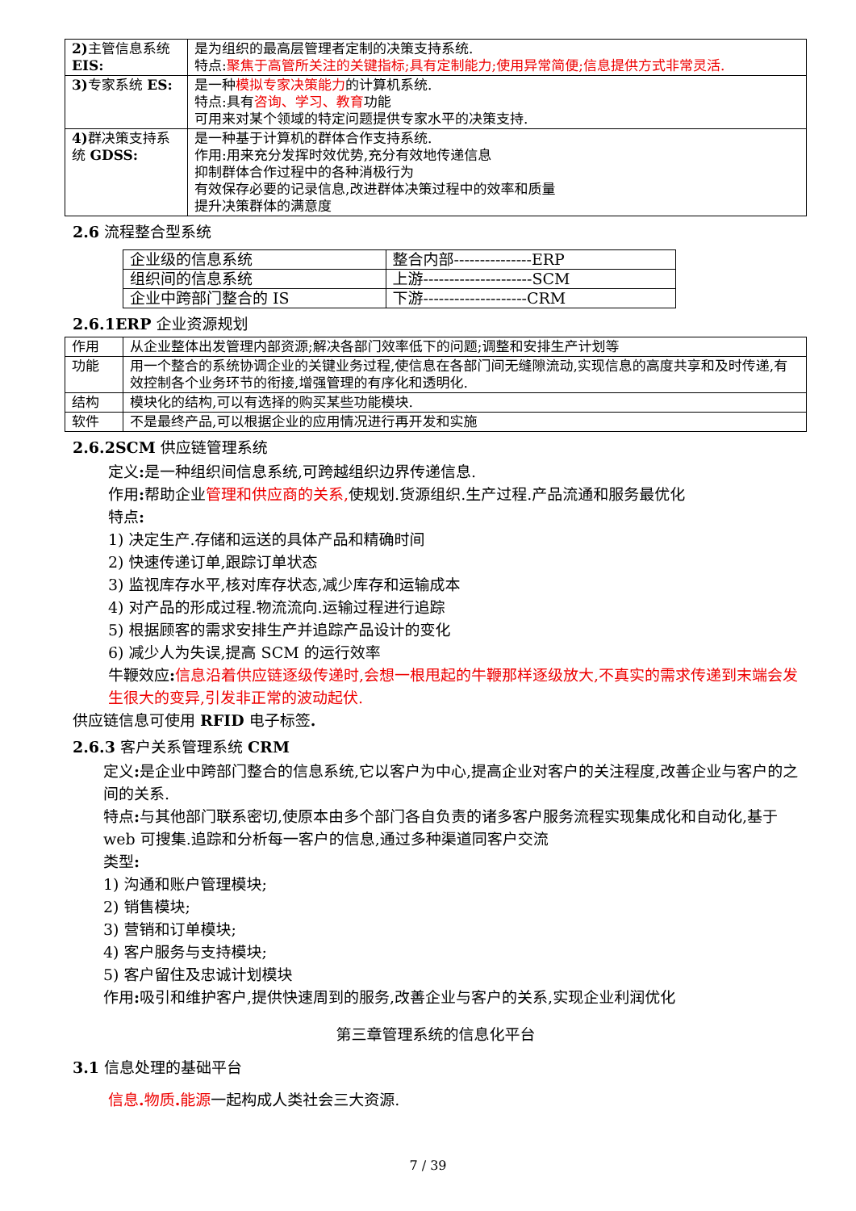| 2) 主管信息系统 EIS: | 是为组织的最高层管理者定制的决策支持系统. 特点: 聚焦于高管所关注的关键指标;具有定制能力;使用异常简便;信息提供方式非常灵活. |
| 3) 专家系统 ES: | 是一种 模拟专家决策能力 的计算机系统. 特点:具有 咨询、学习、教育 功能 可用来对某个领域的特定问题提供专家水平的决策支持. |
| 4) 群决策支持系统 GDSS: | 是一种基于计算机的群体合作支持系统. 作用:用来充分发挥时效优势,充分有效地传递信息 抑制群体合作过程中的各种消极行为 有效保存必要的记录信息,改进群体决策过程中的效率和质量 提升决策群体的满意度 |
2.6 流程整合型系统
| 企业级的信息系统 | 整合内部---------------ERP |
| 组织间的信息系统 | 上游---------------------SCM |
| 企业中跨部门整合的 IS | 下游--------------------CRM |
2.6.1ERP 企业资源规划
| 作用 | 从企业整体出发管理内部资源;解决各部门效率低下的问题;调整和安排生产计划等 |
| 功能 | 用一个整合的系统协调企业的关键业务过程,使信息在各部门间无缝隙流动,实现信息的高度共享和及时传递,有效控制各个业务环节的衔接,增强管理的有序化和透明化. |
| 结构 | 模块化的结构,可以有选择的购买某些功能模块. |
| 软件 | 不是最终产品,可以根据企业的应用情况进行再开发和实施 |
2.6.2SCM 供应链管理系统
定义: 是一种组织间信息系统,可跨越组织边界传递信息.
作用: 帮助企业管理和供应商的关系, 使规划.货源组织.生产过程.产品流通和服务最优化
特点:
1) 决定生产.存储和运送的具体产品和精确时间
2) 快速传递订单,跟踪订单状态
3) 监视库存水平,核对库存状态,减少库存和运输成本
4) 对产品的形成过程.物流流向.运输过程进行追踪
5) 根据顾客的需求安排生产并追踪产品设计的变化
6) 减少人为失误,提高 SCM 的运行效率
牛鞭效应: 信息沿着供应链逐级传递时,会想一根甩起的牛鞭那样逐级放大,不真实的需求传递到末端会发生很大的变异,引发非正常的波动起伏.
供应链信息可使用 RFID 电子标签.
2.6.3 客户关系管理系统 CRM
定义: 是企业中跨部门整合的信息系统,它以客户为中心,提高企业对客户的关注程度,改善企业与客户的之间的关系.
特点: 与其他部门联系密切,使原本由多个部门各自负责的诸多客户服务流程实现集成化和自动化,基于 web 可搜集.追踪和分析每一客户的信息,通过多种渠道同客户交流
类型:
1) 沟通和账户管理模块;
2) 销售模块;
3) 营销和订单模块;
4) 客户服务与支持模块;
5) 客户留住及忠诚计划模块
作用: 吸引和维护客户,提供快速周到的服务,改善企业与客户的关系,实现企业利润优化
第三章管理系统的信息化平台
3.1 信息处理的基础平台
信息. 物质. 能源一起构成人类社会三大资源.
7 / 39